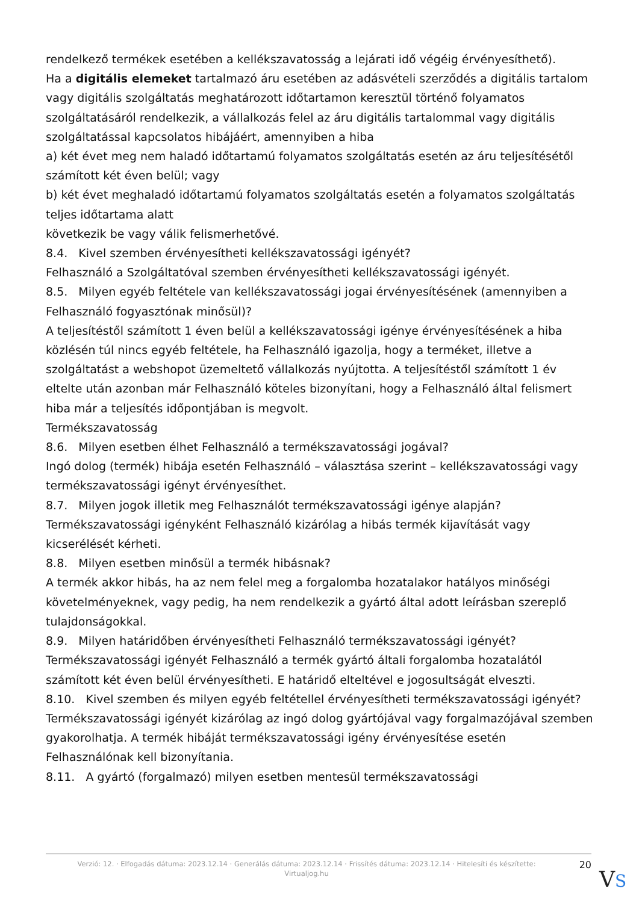rendelkező termékek esetében a kellékszavatosság a lejárati idő végéig érvényesíthető).
Ha a digitális elemeket tartalmazó áru esetében az adásvételi szerződés a digitális tartalom vagy digitális szolgáltatás meghatározott időtartamon keresztül történő folyamatos szolgáltatásáról rendelkezik, a vállalkozás felel az áru digitális tartalommal vagy digitális szolgáltatással kapcsolatos hibájáért, amennyiben a hiba
a) két évet meg nem haladó időtartamú folyamatos szolgáltatás esetén az áru teljesítésétől számított két éven belül; vagy
b) két évet meghaladó időtartamú folyamatos szolgáltatás esetén a folyamatos szolgáltatás teljes időtartama alatt
következik be vagy válik felismerhetővé.
8.4. Kivel szemben érvényesítheti kellékszavatossági igényét?
Felhasználó a Szolgáltatóval szemben érvényesítheti kellékszavatossági igényét.
8.5. Milyen egyéb feltétele van kellékszavatossági jogai érvényesítésének (amennyiben a Felhasználó fogyasztónak minősül)?
A teljesítéstől számított 1 éven belül a kellékszavatossági igénye érvényesítésének a hiba közlésén túl nincs egyéb feltétele, ha Felhasználó igazolja, hogy a terméket, illetve a szolgáltatást a webshopot üzemeltető vállalkozás nyújtotta. A teljesítéstől számított 1 év eltelte után azonban már Felhasználó köteles bizonyítani, hogy a Felhasználó által felismert hiba már a teljesítés időpontjában is megvolt.
Termékszavatosság
8.6. Milyen esetben élhet Felhasználó a termékszavatossági jogával?
Ingó dolog (termék) hibája esetén Felhasználó – választása szerint – kellékszavatossági vagy termékszavatossági igényt érvényesíthet.
8.7. Milyen jogok illetik meg Felhasználót termékszavatossági igénye alapján?
Termékszavatossági igényként Felhasználó kizárólag a hibás termék kijavítását vagy kicserélését kérheti.
8.8. Milyen esetben minősül a termék hibásnak?
A termék akkor hibás, ha az nem felel meg a forgalomba hozatalakor hatályos minőségi követelményeknek, vagy pedig, ha nem rendelkezik a gyártó által adott leírásban szereplő tulajdonságokkal.
8.9. Milyen határidőben érvényesítheti Felhasználó termékszavatossági igényét?
Termékszavatossági igényét Felhasználó a termék gyártó általi forgalomba hozatalától számított két éven belül érvényesítheti. E határidő elteltével e jogosultságát elveszti.
8.10. Kivel szemben és milyen egyéb feltétellel érvényesítheti termékszavatossági igényét?
Termékszavatossági igényét kizárólag az ingó dolog gyártójával vagy forgalmazójával szemben gyakorolhatja. A termék hibáját termékszavatossági igény érvényesítése esetén Felhasználónak kell bizonyítania.
8.11. A gyártó (forgalmazó) milyen esetben mentesül termékszavatossági
Verzió: 12. · Elfogadás dátuma: 2023.12.14 · Generálás dátuma: 2023.12.14 · Frissítés dátuma: 2023.12.14 · Hitelesíti és készítette: Virtualjog.hu
20
VS